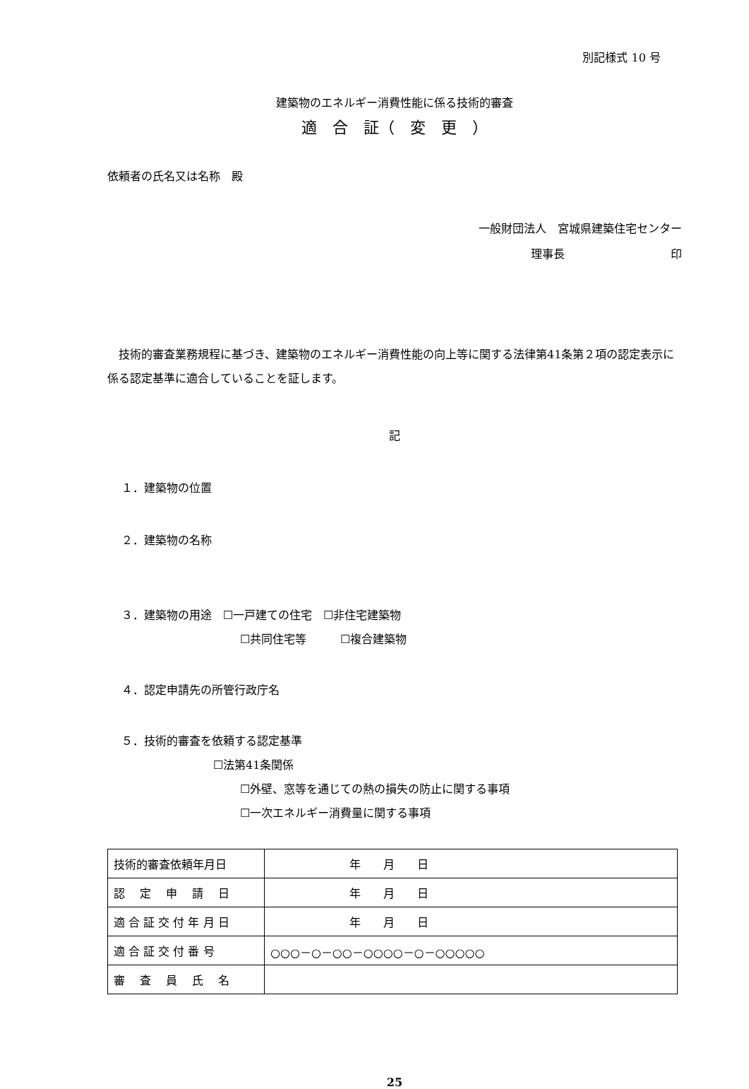別記様式 10 号
建築物のエネルギー消費性能に係る技術的審査
適　合　証（　変　更　）
依頼者の氏名又は名称　殿
一般財団法人　宮城県建築住宅センター
理事長 印
　技術的審査業務規程に基づき、建築物のエネルギー消費性能の向上等に関する法律第41条第２項の認定表示に係る認定基準に適合していることを証します。
記
１．建築物の位置
２．建築物の名称
３．建築物の用途　☐一戸建ての住宅　☐非住宅建築物
☐共同住宅等　　　☐複合建築物
４．認定申請先の所管行政庁名
５．技術的審査を依頼する認定基準
☐法第41条関係
☐外壁、窓等を通じての熱の損失の防止に関する事項
☐一次エネルギー消費量に関する事項
| 技術的審査依頼年月日 | 年 月 日 |
| 認 定 申 請 日 | 年 月 日 |
| 適 合 証 交 付 年 月 日 | 年 月 日 |
| 適 合 証 交 付 番 号 | ○○○－○－○○－○○○○－○－○○○○○ |
| 審 査 員 氏 名 | |
25